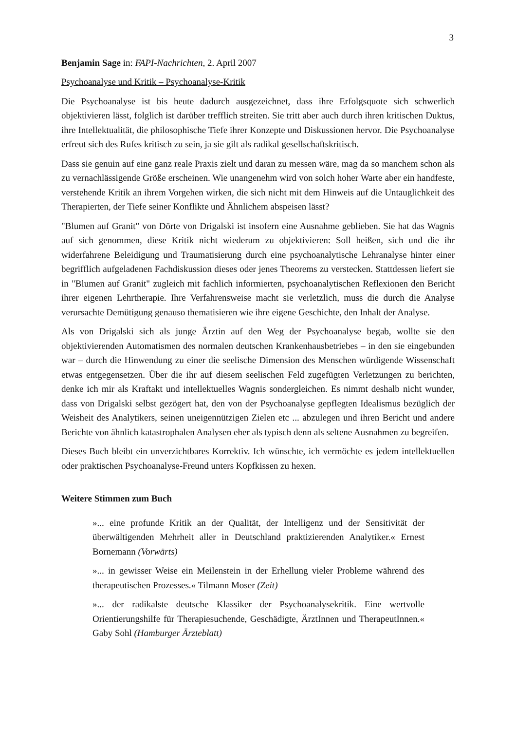3
Benjamin Sage in: FAPI-Nachrichten, 2. April 2007
Psychoanalyse und Kritik – Psychoanalyse-Kritik
Die Psychoanalyse ist bis heute dadurch ausgezeichnet, dass ihre Erfolgsquote sich schwerlich objektivieren lässt, folglich ist darüber trefflich streiten. Sie tritt aber auch durch ihren kritischen Duktus, ihre Intellektualität, die philosophische Tiefe ihrer Konzepte und Diskussionen hervor. Die Psychoanalyse erfreut sich des Rufes kritisch zu sein, ja sie gilt als radikal gesellschaftskritisch.
Dass sie genuin auf eine ganz reale Praxis zielt und daran zu messen wäre, mag da so manchem schon als zu vernachlässigende Größe erscheinen. Wie unangenehm wird von solch hoher Warte aber ein handfeste, verstehende Kritik an ihrem Vorgehen wirken, die sich nicht mit dem Hinweis auf die Untauglichkeit des Therapierten, der Tiefe seiner Konflikte und Ähnlichem abspeisen lässt?
"Blumen auf Granit" von Dörte von Drigalski ist insofern eine Ausnahme geblieben. Sie hat das Wagnis auf sich genommen, diese Kritik nicht wiederum zu objektivieren: Soll heißen, sich und die ihr widerfahrene Beleidigung und Traumatisierung durch eine psychoanalytische Lehranalyse hinter einer begrifflich aufgeladenen Fachdiskussion dieses oder jenes Theorems zu verstecken. Stattdessen liefert sie in "Blumen auf Granit" zugleich mit fachlich informierten, psychoanalytischen Reflexionen den Bericht ihrer eigenen Lehrtherapie. Ihre Verfahrensweise macht sie verletzlich, muss die durch die Analyse verursachte Demütigung genauso thematisieren wie ihre eigene Geschichte, den Inhalt der Analyse.
Als von Drigalski sich als junge Ärztin auf den Weg der Psychoanalyse begab, wollte sie den objektivierenden Automatismen des normalen deutschen Krankenhausbetriebes – in den sie eingebunden war – durch die Hinwendung zu einer die seelische Dimension des Menschen würdigende Wissenschaft etwas entgegensetzen. Über die ihr auf diesem seelischen Feld zugefügten Verletzungen zu berichten, denke ich mir als Kraftakt und intellektuelles Wagnis sondergleichen. Es nimmt deshalb nicht wunder, dass von Drigalski selbst gezögert hat, den von der Psychoanalyse gepflegten Idealismus bezüglich der Weisheit des Analytikers, seinen uneigennützigen Zielen etc ... abzulegen und ihren Bericht und andere Berichte von ähnlich katastrophalen Analysen eher als typisch denn als seltene Ausnahmen zu begreifen.
Dieses Buch bleibt ein unverzichtbares Korrektiv. Ich wünschte, ich vermöchte es jedem intellektuellen oder praktischen Psychoanalyse-Freund unters Kopfkissen zu hexen.
Weitere Stimmen zum Buch
»... eine profunde Kritik an der Qualität, der Intelligenz und der Sensitivität der überwältigenden Mehrheit aller in Deutschland praktizierenden Analytiker.« Ernest Bornemann (Vorwärts)
»... in gewisser Weise ein Meilenstein in der Erhellung vieler Probleme während des therapeutischen Prozesses.« Tilmann Moser (Zeit)
»... der radikalste deutsche Klassiker der Psychoanalysekritik. Eine wertvolle Orientierungshilfe für Therapiesuchende, Geschädigte, ÄrztInnen und TherapeutInnen.« Gaby Sohl (Hamburger Ärzteblatt)